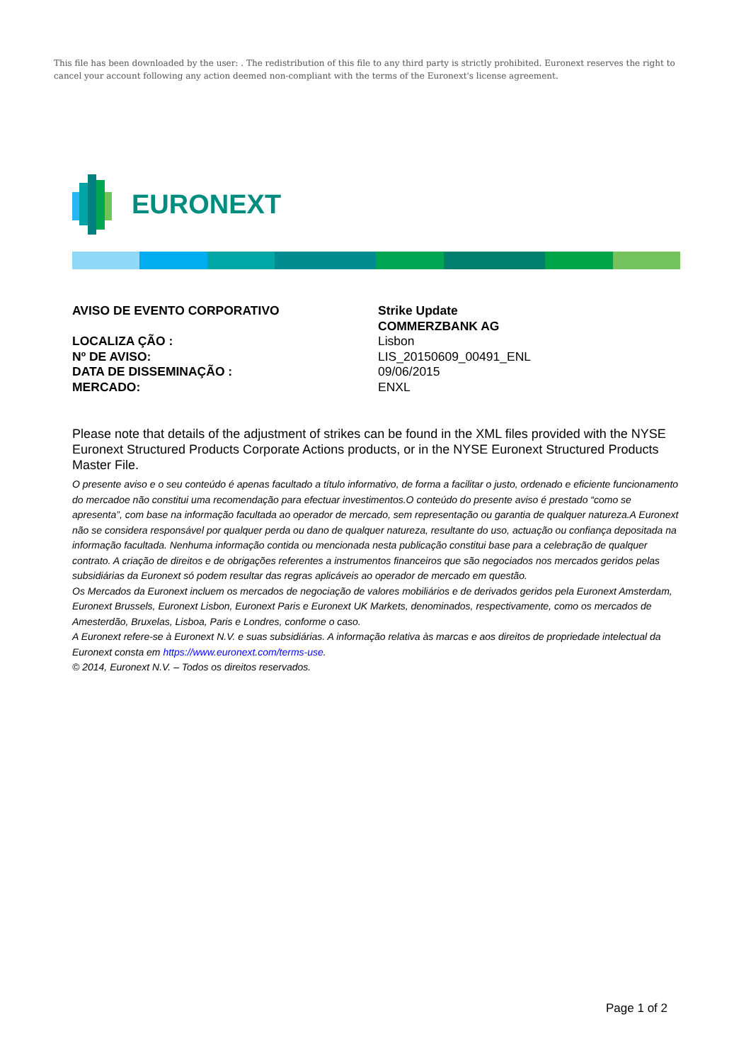This file has been downloaded by the user: . The redistribution of this file to any third party is strictly prohibited. Euronext reserves the right to cancel your account following any action deemed non-compliant with the terms of the Euronext's license agreement.
EURONEXT
AVISO DE EVENTO CORPORATIVO
Strike Update
COMMERZBANK AG
LOCALIZA ÇÃO :
Lisbon
Nº DE AVISO:
LIS_20150609_00491_ENL
DATA DE DISSEMINAÇÃO :
09/06/2015
MERCADO:
ENXL
Please note that details of the adjustment of strikes can be found in the XML files provided with the NYSE Euronext Structured Products Corporate Actions products, or in the NYSE Euronext Structured Products Master File.
O presente aviso e o seu conteúdo é apenas facultado a título informativo, de forma a facilitar o justo, ordenado e eficiente funcionamento do mercadoe não constitui uma recomendação para efectuar investimentos.O conteúdo do presente aviso é prestado “como se apresenta”, com base na informação facultada ao operador de mercado, sem representação ou garantia de qualquer natureza.A Euronext não se considera responsável por qualquer perda ou dano de qualquer natureza, resultante do uso, actuação ou confiança depositada na informação facultada. Nenhuma informação contida ou mencionada nesta publicação constitui base para a celebração de qualquer contrato. A criação de direitos e de obrigações referentes a instrumentos financeiros que são negociados nos mercados geridos pelas subsidiárias da Euronext só podem resultar das regras aplicáveis ao operador de mercado em questão.
Os Mercados da Euronext incluem os mercados de negociação de valores mobiliários e de derivados geridos pela Euronext Amsterdam, Euronext Brussels, Euronext Lisbon, Euronext Paris e Euronext UK Markets, denominados, respectivamente, como os mercados de Amesterdão, Bruxelas, Lisboa, Paris e Londres, conforme o caso.
A Euronext refere-se à Euronext N.V. e suas subsidiárias. A informação relativa às marcas e aos direitos de propriedade intelectual da Euronext consta em https://www.euronext.com/terms-use.
© 2014, Euronext N.V. – Todos os direitos reservados.
Page 1 of 2